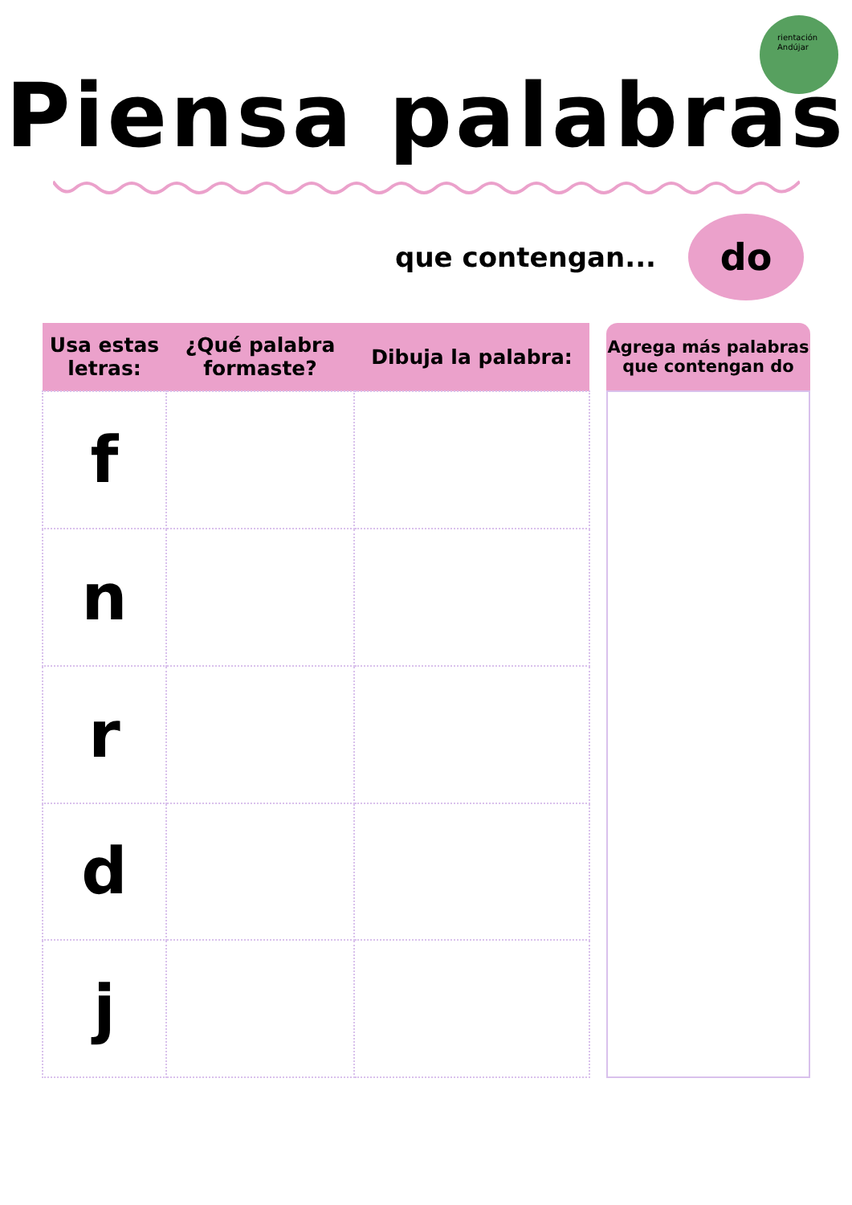rientación
Andújar
Piensa palabras
que contengan...
do
| Usa estas letras: | ¿Qué palabra formaste? | Dibuja la palabra: |
| --- | --- | --- |
| f | | |
| n | | |
| r | | |
| d | | |
| j | | |
Agrega más palabras
que contengan do